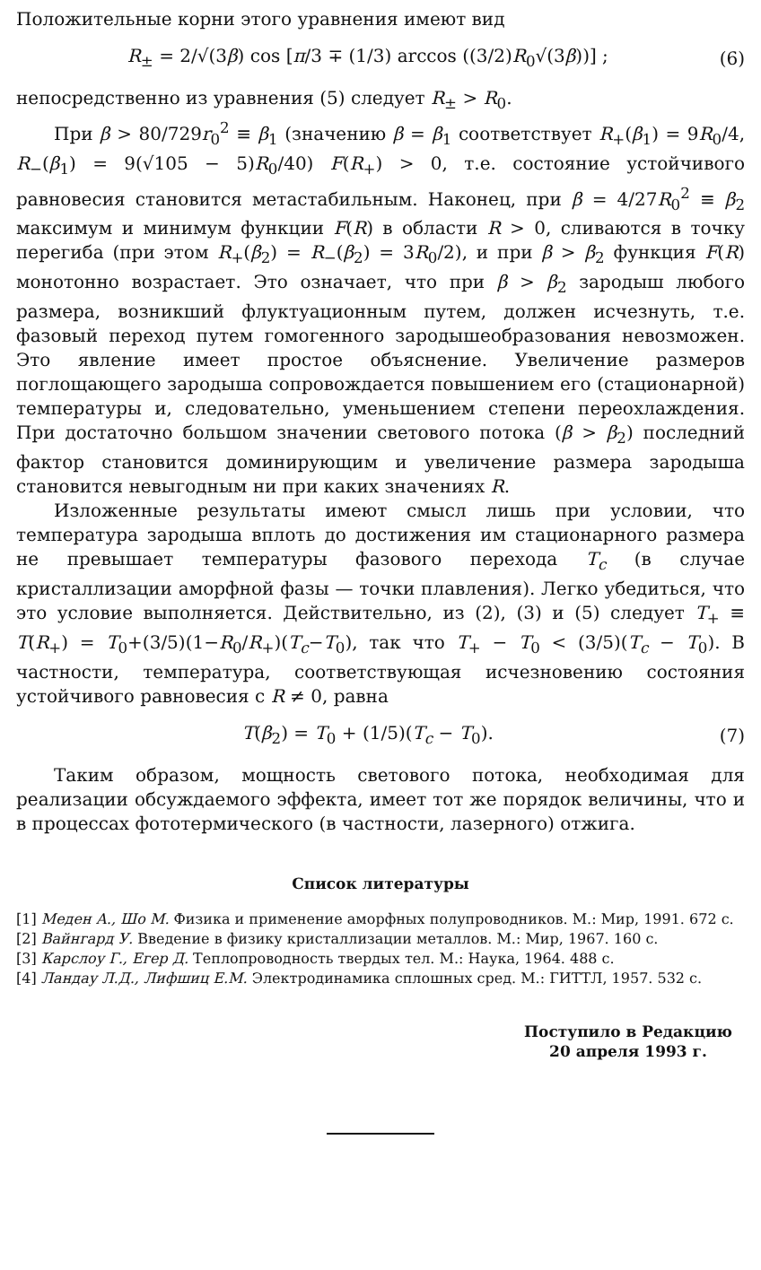Положительные корни этого уравнения имеют вид
R<sub>±</sub> = 2/√(3β) cos [π/3 ∓ (1/3) arccos ((3/2)R<sub>0</sub>√(3β))] ; (6)
непосредственно из уравнения (5) следует R<sub>±</sub> > R<sub>0</sub>.
При β > 80/729r<sub>0</sub><sup>2</sup> ≡ β<sub>1</sub> (значению β = β<sub>1</sub> соответствует R<sub>+</sub>(β<sub>1</sub>) = 9R<sub>0</sub>/4, R<sub>−</sub>(β<sub>1</sub>) = 9(√105 − 5)R<sub>0</sub>/40) F(R<sub>+</sub>) > 0, т.е. состояние устойчивого равновесия становится метастабильным. Наконец, при β = 4/27R<sub>0</sub><sup>2</sup> ≡ β<sub>2</sub> максимум и минимум функции F(R) в области R > 0, сливаются в точку перегиба (при этом R<sub>+</sub>(β<sub>2</sub>) = R<sub>−</sub>(β<sub>2</sub>) = 3R<sub>0</sub>/2), и при β > β<sub>2</sub> функция F(R) монотонно возрастает. Это означает, что при β > β<sub>2</sub> зародыш любого размера, возникший флуктуационным путем, должен исчезнуть, т.е. фазовый переход путем гомогенного зародышеобразования невозможен. Это явление имеет простое объяснение. Увеличение размеров поглощающего зародыша сопровождается повышением его (стационарной) температуры и, следовательно, уменьшением степени переохлаждения. При достаточно большом значении светового потока (β > β<sub>2</sub>) последний фактор становится доминирующим и увеличение размера зародыша становится невыгодным ни при каких значениях R.
Изложенные результаты имеют смысл лишь при условии, что температура зародыша вплоть до достижения им стационарного размера не превышает температуры фазового перехода T<sub>c</sub> (в случае кристаллизации аморфной фазы — точки плавления). Легко убедиться, что это условие выполняется. Действительно, из (2), (3) и (5) следует T<sub>+</sub> ≡ T(R<sub>+</sub>) = T<sub>0</sub>+(3/5)(1−R<sub>0</sub>/R<sub>+</sub>)(T<sub>c</sub>−T<sub>0</sub>), так что T<sub>+</sub> − T<sub>0</sub> < (3/5)(T<sub>c</sub> − T<sub>0</sub>). В частности, температура, соответствующая исчезновению состояния устойчивого равновесия с R ≠ 0, равна
T(β<sub>2</sub>) = T<sub>0</sub> + (1/5)(T<sub>c</sub> − T<sub>0</sub>). (7)
Таким образом, мощность светового потока, необходимая для реализации обсуждаемого эффекта, имеет тот же порядок величины, что и в процессах фототермического (в частности, лазерного) отжига.
Список литературы
[1] Меден А., Шо М. Физика и применение аморфных полупроводников. М.: Мир, 1991. 672 с.
[2] Вайнгард У. Введение в физику кристаллизации металлов. М.: Мир, 1967. 160 с.
[3] Карслоу Г., Егер Д. Теплопроводность твердых тел. М.: Наука, 1964. 488 с.
[4] Ландау Л.Д., Лифшиц Е.М. Электродинамика сплошных сред. М.: ГИТТЛ, 1957. 532 с.
Поступило в Редакцию
20 апреля 1993 г.